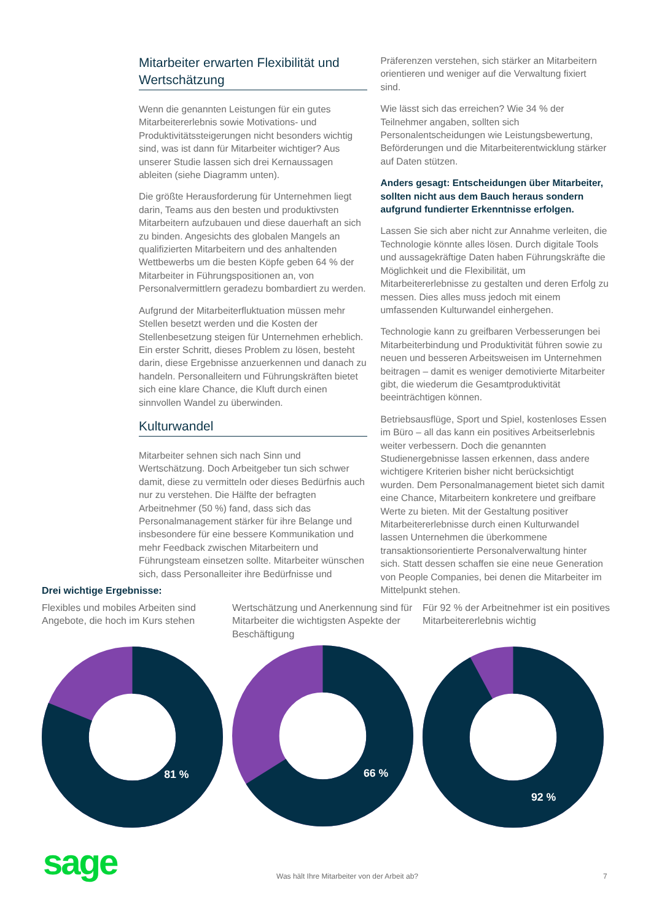Mitarbeiter erwarten Flexibilität und Wertschätzung
Wenn die genannten Leistungen für ein gutes Mitarbeitererlebnis sowie Motivations- und Produktivitätssteigerungen nicht besonders wichtig sind, was ist dann für Mitarbeiter wichtiger? Aus unserer Studie lassen sich drei Kernaussagen ableiten (siehe Diagramm unten).
Die größte Herausforderung für Unternehmen liegt darin, Teams aus den besten und produktivsten Mitarbeitern aufzubauen und diese dauerhaft an sich zu binden. Angesichts des globalen Mangels an qualifizierten Mitarbeitern und des anhaltenden Wettbewerbs um die besten Köpfe geben 64 % der Mitarbeiter in Führungspositionen an, von Personalvermittlern geradezu bombardiert zu werden.
Aufgrund der Mitarbeiterfluktuation müssen mehr Stellen besetzt werden und die Kosten der Stellenbesetzung steigen für Unternehmen erheblich. Ein erster Schritt, dieses Problem zu lösen, besteht darin, diese Ergebnisse anzuerkennen und danach zu handeln. Personalleitern und Führungskräften bietet sich eine klare Chance, die Kluft durch einen sinnvollen Wandel zu überwinden.
Kulturwandel
Mitarbeiter sehnen sich nach Sinn und Wertschätzung. Doch Arbeitgeber tun sich schwer damit, diese zu vermitteln oder dieses Bedürfnis auch nur zu verstehen. Die Hälfte der befragten Arbeitnehmer (50 %) fand, dass sich das Personalmanagement stärker für ihre Belange und insbesondere für eine bessere Kommunikation und mehr Feedback zwischen Mitarbeitern und Führungsteam einsetzen sollte. Mitarbeiter wünschen sich, dass Personalleiter ihre Bedürfnisse und
Präferenzen verstehen, sich stärker an Mitarbeitern orientieren und weniger auf die Verwaltung fixiert sind.
Wie lässt sich das erreichen? Wie 34 % der Teilnehmer angaben, sollten sich Personalentscheidungen wie Leistungsbewertung, Beförderungen und die Mitarbeiterentwicklung stärker auf Daten stützen.
Anders gesagt: Entscheidungen über Mitarbeiter, sollten nicht aus dem Bauch heraus sondern aufgrund fundierter Erkenntnisse erfolgen.
Lassen Sie sich aber nicht zur Annahme verleiten, die Technologie könnte alles lösen. Durch digitale Tools und aussagekräftige Daten haben Führungskräfte die Möglichkeit und die Flexibilität, um Mitarbeitererlebnisse zu gestalten und deren Erfolg zu messen. Dies alles muss jedoch mit einem umfassenden Kulturwandel einhergehen.
Technologie kann zu greifbaren Verbesserungen bei Mitarbeiterbindung und Produktivität führen sowie zu neuen und besseren Arbeitsweisen im Unternehmen beitragen – damit es weniger demotivierte Mitarbeiter gibt, die wiederum die Gesamtproduktivität beeinträchtigen können.
Betriebsausflüge, Sport und Spiel, kostenloses Essen im Büro – all das kann ein positives Arbeitserlebnis weiter verbessern. Doch die genannten Studienergebnisse lassen erkennen, dass andere wichtigere Kriterien bisher nicht berücksichtigt wurden. Dem Personalmanagement bietet sich damit eine Chance, Mitarbeitern konkretere und greifbare Werte zu bieten. Mit der Gestaltung positiver Mitarbeitererlebnisse durch einen Kulturwandel lassen Unternehmen die überkommene transaktionsorientierte Personalverwaltung hinter sich. Statt dessen schaffen sie eine neue Generation von People Companies, bei denen die Mitarbeiter im Mittelpunkt stehen.
Drei wichtige Ergebnisse:
Flexibles und mobiles Arbeiten sind Angebote, die hoch im Kurs stehen
81 %
Wertschätzung und Anerkennung sind für Mitarbeiter die wichtigsten Aspekte der Beschäftigung
66 %
Für 92 % der Arbeitnehmer ist ein positives Mitarbeitererlebnis wichtig
92 %
sage
Was hält Ihre Mitarbeiter von der Arbeit ab?
7